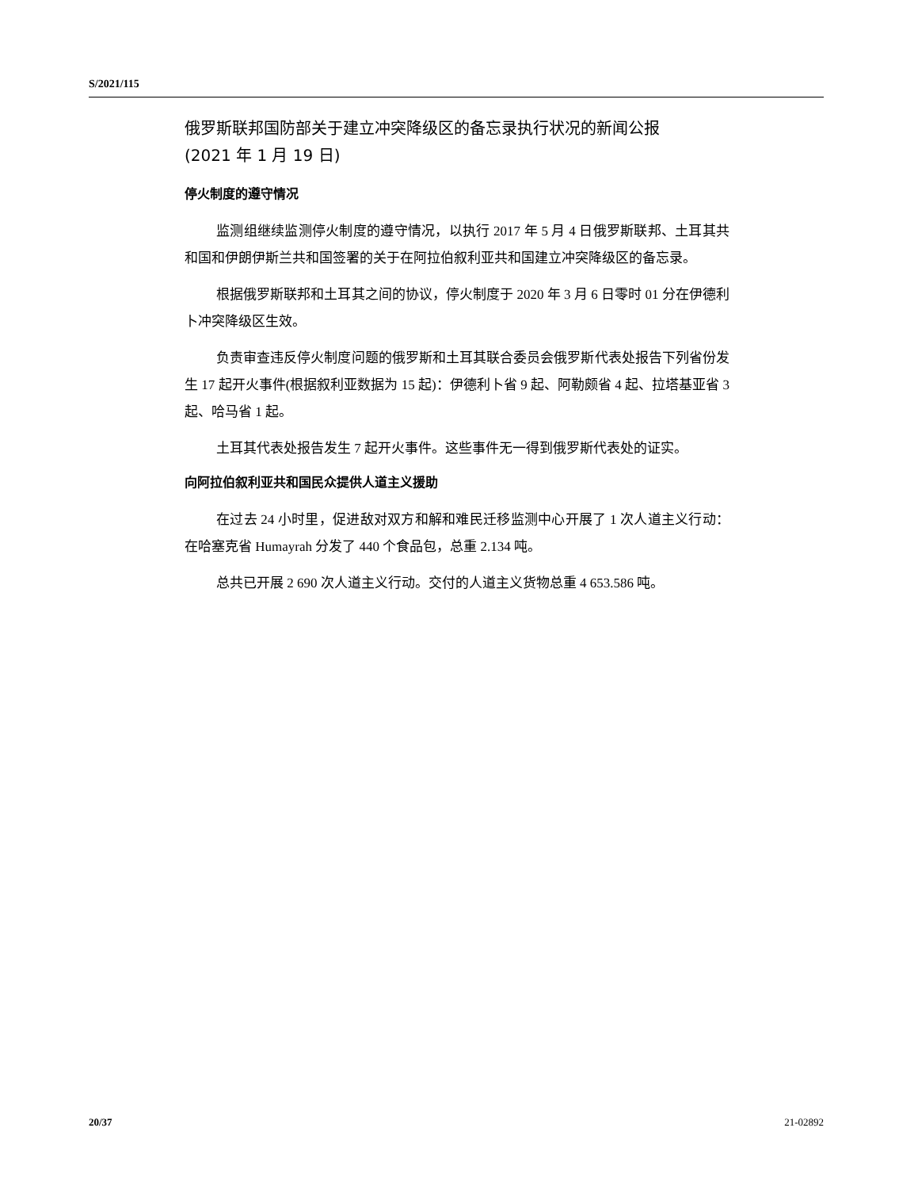S/2021/115
俄罗斯联邦国防部关于建立冲突降级区的备忘录执行状况的新闻公报
(2021 年 1 月 19 日)
停火制度的遵守情况
监测组继续监测停火制度的遵守情况，以执行 2017 年 5 月 4 日俄罗斯联邦、土耳其共和国和伊朗伊斯兰共和国签署的关于在阿拉伯叙利亚共和国建立冲突降级区的备忘录。
根据俄罗斯联邦和土耳其之间的协议，停火制度于 2020 年 3 月 6 日零时 01 分在伊德利卜冲突降级区生效。
负责审查违反停火制度问题的俄罗斯和土耳其联合委员会俄罗斯代表处报告下列省份发生 17 起开火事件(根据叙利亚数据为 15 起)：伊德利卜省 9 起、阿勒颇省 4 起、拉塔基亚省 3 起、哈马省 1 起。
土耳其代表处报告发生 7 起开火事件。这些事件无一得到俄罗斯代表处的证实。
向阿拉伯叙利亚共和国民众提供人道主义援助
在过去 24 小时里，促进敌对双方和解和难民迁移监测中心开展了 1 次人道主义行动：在哈塞克省 Humayrah 分发了 440 个食品包，总重 2.134 吨。
总共已开展 2 690 次人道主义行动。交付的人道主义货物总重 4 653.586 吨。
20/37 21-02892